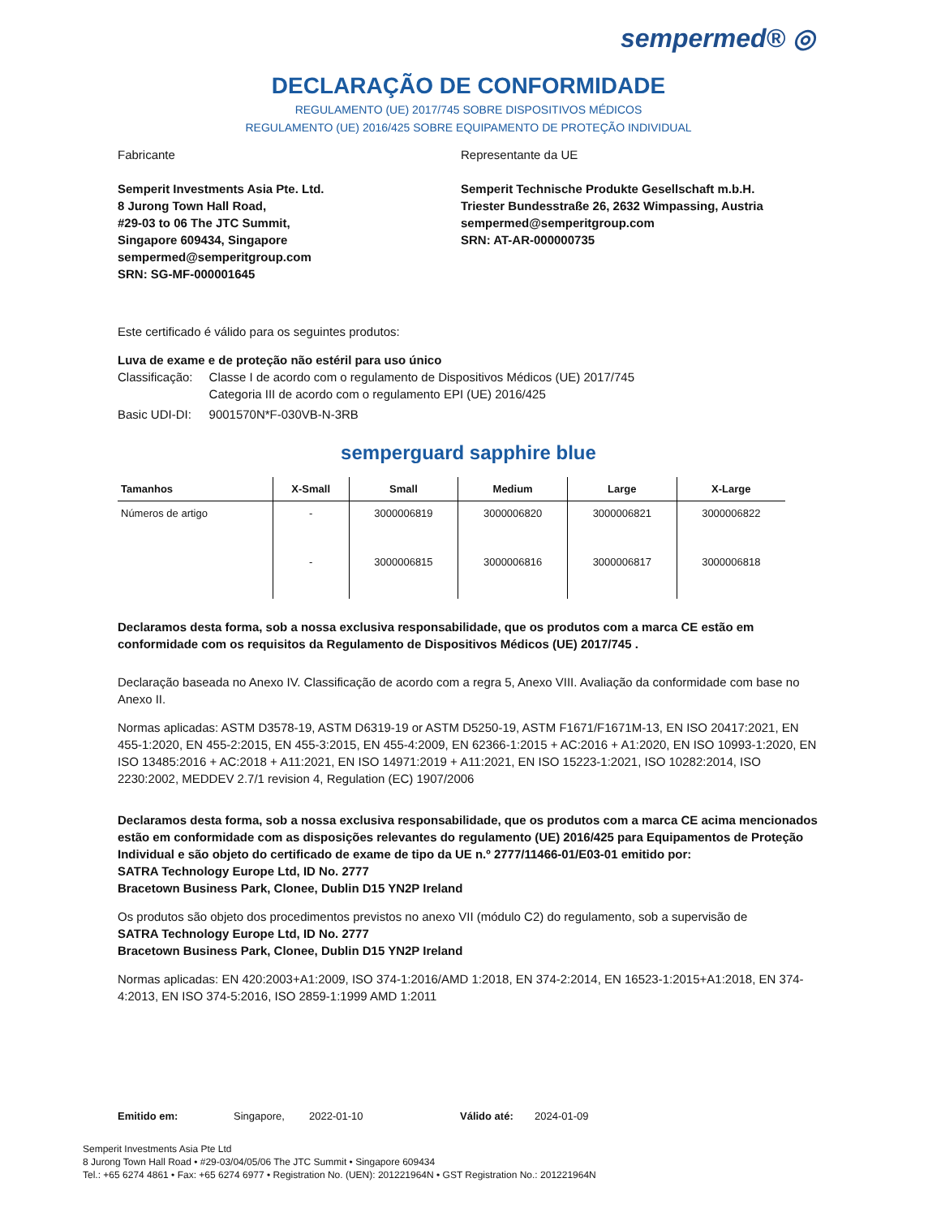sempermed® ◎
DECLARAÇÃO DE CONFORMIDADE
REGULAMENTO (UE) 2017/745 SOBRE DISPOSITIVOS MÉDICOS
REGULAMENTO (UE) 2016/425 SOBRE EQUIPAMENTO DE PROTEÇÃO INDIVIDUAL
Fabricante
Semperit Investments Asia Pte. Ltd.
8 Jurong Town Hall Road,
#29-03 to 06 The JTC Summit,
Singapore 609434, Singapore
sempermed@semperitgroup.com
SRN: SG-MF-000001645
Representante da UE
Semperit Technische Produkte Gesellschaft m.b.H.
Triester Bundesstraße 26, 2632 Wimpassing, Austria
sempermed@semperitgroup.com
SRN: AT-AR-000000735
Este certificado é válido para os seguintes produtos:
Luva de exame e de proteção não estéril para uso único
| Classificação: | Classe I de acordo com o regulamento de Dispositivos Médicos (UE) 2017/745 Categoria III de acordo com o regulamento EPI (UE) 2016/425 |
| Basic UDI-DI: | 9001570N*F-030VB-N-3RB |
semperguard sapphire blue
| Tamanhos | X-Small | Small | Medium | Large | X-Large |
| --- | --- | --- | --- | --- | --- |
| Números de artigo | - | 3000006819 | 3000006820 | 3000006821 | 3000006822 |
| | - | 3000006815 | 3000006816 | 3000006817 | 3000006818 |
Declaramos desta forma, sob a nossa exclusiva responsabilidade, que os produtos com a marca CE estão em conformidade com os requisitos da Regulamento de Dispositivos Médicos (UE) 2017/745 .
Declaração baseada no Anexo IV. Classificação de acordo com a regra 5, Anexo VIII. Avaliação da conformidade com base no Anexo II.
Normas aplicadas: ASTM D3578-19, ASTM D6319-19 or ASTM D5250-19, ASTM F1671/F1671M-13, EN ISO 20417:2021, EN 455-1:2020, EN 455-2:2015, EN 455-3:2015, EN 455-4:2009, EN 62366-1:2015 + AC:2016 + A1:2020, EN ISO 10993-1:2020, EN ISO 13485:2016 + AC:2018 + A11:2021, EN ISO 14971:2019 + A11:2021, EN ISO 15223-1:2021, ISO 10282:2014, ISO 2230:2002, MEDDEV 2.7/1 revision 4, Regulation (EC) 1907/2006
Declaramos desta forma, sob a nossa exclusiva responsabilidade, que os produtos com a marca CE acima mencionados estão em conformidade com as disposições relevantes do regulamento (UE) 2016/425 para Equipamentos de Proteção Individual e são objeto do certificado de exame de tipo da UE n.º 2777/11466-01/E03-01 emitido por:
SATRA Technology Europe Ltd, ID No. 2777
Bracetown Business Park, Clonee, Dublin D15 YN2P Ireland
Os produtos são objeto dos procedimentos previstos no anexo VII (módulo C2) do regulamento, sob a supervisão de
SATRA Technology Europe Ltd, ID No. 2777
Bracetown Business Park, Clonee, Dublin D15 YN2P Ireland
Normas aplicadas: EN 420:2003+A1:2009, ISO 374-1:2016/AMD 1:2018, EN 374-2:2014, EN 16523-1:2015+A1:2018, EN 374-4:2013, EN ISO 374-5:2016, ISO 2859-1:1999 AMD 1:2011
Emitido em: Singapore, 2022-01-10 Válido até: 2024-01-09
Semperit Investments Asia Pte Ltd
8 Jurong Town Hall Road • #29-03/04/05/06 The JTC Summit • Singapore 609434
Tel.: +65 6274 4861 • Fax: +65 6274 6977 • Registration No. (UEN): 201221964N • GST Registration No.: 201221964N